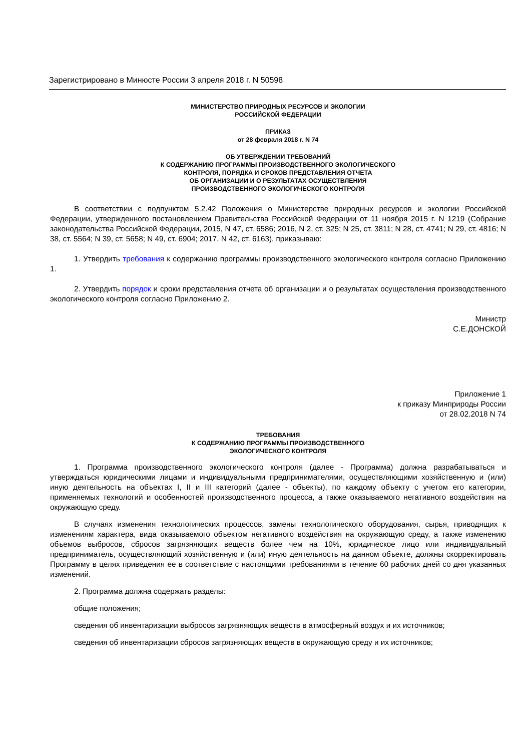Зарегистрировано в Минюсте России 3 апреля 2018 г. N 50598
МИНИСТЕРСТВО ПРИРОДНЫХ РЕСУРСОВ И ЭКОЛОГИИ
РОССИЙСКОЙ ФЕДЕРАЦИИ
ПРИКАЗ
от 28 февраля 2018 г. N 74
ОБ УТВЕРЖДЕНИИ ТРЕБОВАНИЙ
К СОДЕРЖАНИЮ ПРОГРАММЫ ПРОИЗВОДСТВЕННОГО ЭКОЛОГИЧЕСКОГО
КОНТРОЛЯ, ПОРЯДКА И СРОКОВ ПРЕДСТАВЛЕНИЯ ОТЧЕТА
ОБ ОРГАНИЗАЦИИ И О РЕЗУЛЬТАТАХ ОСУЩЕСТВЛЕНИЯ
ПРОИЗВОДСТВЕННОГО ЭКОЛОГИЧЕСКОГО КОНТРОЛЯ
В соответствии с подпунктом 5.2.42 Положения о Министерстве природных ресурсов и экологии Российской Федерации, утвержденного постановлением Правительства Российской Федерации от 11 ноября 2015 г. N 1219 (Собрание законодательства Российской Федерации, 2015, N 47, ст. 6586; 2016, N 2, ст. 325; N 25, ст. 3811; N 28, ст. 4741; N 29, ст. 4816; N 38, ст. 5564; N 39, ст. 5658; N 49, ст. 6904; 2017, N 42, ст. 6163), приказываю:
1. Утвердить требования к содержанию программы производственного экологического контроля согласно Приложению 1.
2. Утвердить порядок и сроки представления отчета об организации и о результатах осуществления производственного экологического контроля согласно Приложению 2.
Министр
С.Е.ДОНСКОЙ
Приложение 1
к приказу Минприроды России
от 28.02.2018 N 74
ТРЕБОВАНИЯ
К СОДЕРЖАНИЮ ПРОГРАММЫ ПРОИЗВОДСТВЕННОГО
ЭКОЛОГИЧЕСКОГО КОНТРОЛЯ
1. Программа производственного экологического контроля (далее - Программа) должна разрабатываться и утверждаться юридическими лицами и индивидуальными предпринимателями, осуществляющими хозяйственную и (или) иную деятельность на объектах I, II и III категорий (далее - объекты), по каждому объекту с учетом его категории, применяемых технологий и особенностей производственного процесса, а также оказываемого негативного воздействия на окружающую среду.
В случаях изменения технологических процессов, замены технологического оборудования, сырья, приводящих к изменениям характера, вида оказываемого объектом негативного воздействия на окружающую среду, а также изменению объемов выбросов, сбросов загрязняющих веществ более чем на 10%, юридическое лицо или индивидуальный предприниматель, осуществляющий хозяйственную и (или) иную деятельность на данном объекте, должны скорректировать Программу в целях приведения ее в соответствие с настоящими требованиями в течение 60 рабочих дней со дня указанных изменений.
2. Программа должна содержать разделы:
общие положения;
сведения об инвентаризации выбросов загрязняющих веществ в атмосферный воздух и их источников;
сведения об инвентаризации сбросов загрязняющих веществ в окружающую среду и их источников;